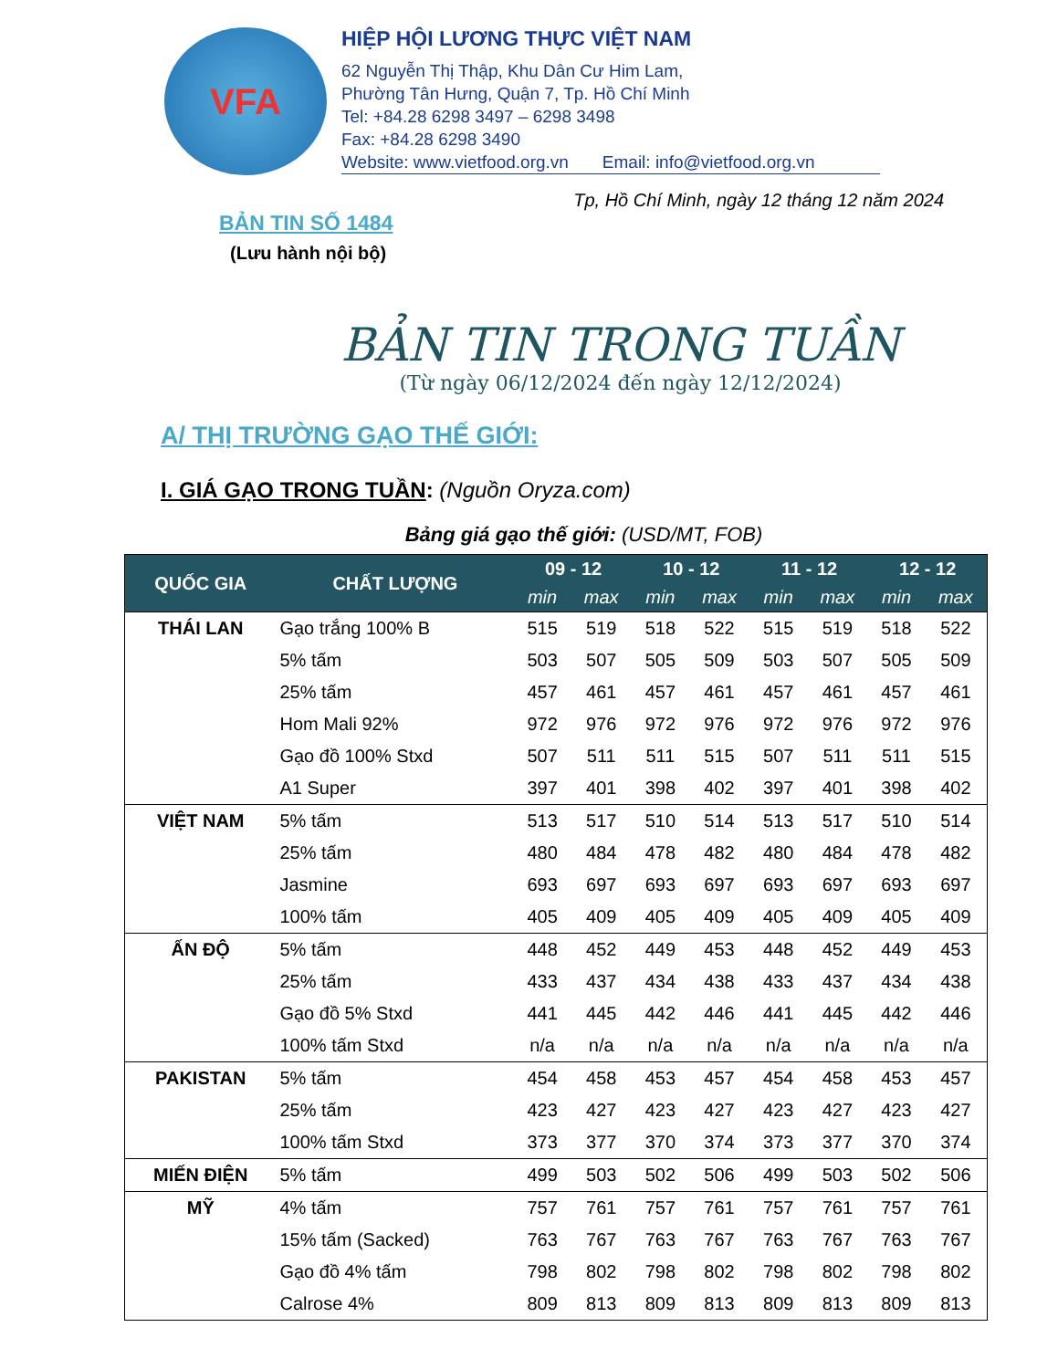VFA
HIỆP HỘI LƯƠNG THỰC VIỆT NAM
62 Nguyễn Thị Thập, Khu Dân Cư Him Lam,
Phường Tân Hưng, Quận 7, Tp. Hồ Chí Minh
Tel: +84.28 6298 3497 – 6298 3498
Fax: +84.28 6298 3490
Website: www.vietfood.org.vn Email: info@vietfood.org.vn
Tp, Hồ Chí Minh, ngày 12 tháng 12 năm 2024
BẢN TIN SỐ 1484
(Lưu hành nội bộ)
BẢN TIN TRONG TUẦN
(Từ ngày 06/12/2024 đến ngày 12/12/2024)
A/ THỊ TRƯỜNG GẠO THẾ GIỚI:
I. GIÁ GẠO TRONG TUẦN: (Nguồn Oryza.com)
Bảng giá gạo thế giới: (USD/MT, FOB)
| QUỐC GIA | CHẤT LƯỢNG | 09 - 12 | | 10 - 12 | | 11 - 12 | | 12 - 12 | |
| --- | --- | --- | --- | --- | --- | --- | --- | --- | --- |
| | | min | max | min | max | min | max | min | max |
| THÁI LAN | Gạo trắng 100% B | 515 | 519 | 518 | 522 | 515 | 519 | 518 | 522 |
| | 5% tấm | 503 | 507 | 505 | 509 | 503 | 507 | 505 | 509 |
| | 25% tấm | 457 | 461 | 457 | 461 | 457 | 461 | 457 | 461 |
| | Hom Mali 92% | 972 | 976 | 972 | 976 | 972 | 976 | 972 | 976 |
| | Gạo đồ 100% Stxd | 507 | 511 | 511 | 515 | 507 | 511 | 511 | 515 |
| | A1 Super | 397 | 401 | 398 | 402 | 397 | 401 | 398 | 402 |
| VIỆT NAM | 5% tấm | 513 | 517 | 510 | 514 | 513 | 517 | 510 | 514 |
| | 25% tấm | 480 | 484 | 478 | 482 | 480 | 484 | 478 | 482 |
| | Jasmine | 693 | 697 | 693 | 697 | 693 | 697 | 693 | 697 |
| | 100% tấm | 405 | 409 | 405 | 409 | 405 | 409 | 405 | 409 |
| ẤN ĐỘ | 5% tấm | 448 | 452 | 449 | 453 | 448 | 452 | 449 | 453 |
| | 25% tấm | 433 | 437 | 434 | 438 | 433 | 437 | 434 | 438 |
| | Gạo đồ 5% Stxd | 441 | 445 | 442 | 446 | 441 | 445 | 442 | 446 |
| | 100% tấm Stxd | n/a | n/a | n/a | n/a | n/a | n/a | n/a | n/a |
| PAKISTAN | 5% tấm | 454 | 458 | 453 | 457 | 454 | 458 | 453 | 457 |
| | 25% tấm | 423 | 427 | 423 | 427 | 423 | 427 | 423 | 427 |
| | 100% tấm Stxd | 373 | 377 | 370 | 374 | 373 | 377 | 370 | 374 |
| MIẾN ĐIỆN | 5% tấm | 499 | 503 | 502 | 506 | 499 | 503 | 502 | 506 |
| MỸ | 4% tấm | 757 | 761 | 757 | 761 | 757 | 761 | 757 | 761 |
| | 15% tấm (Sacked) | 763 | 767 | 763 | 767 | 763 | 767 | 763 | 767 |
| | Gạo đồ 4% tấm | 798 | 802 | 798 | 802 | 798 | 802 | 798 | 802 |
| | Calrose 4% | 809 | 813 | 809 | 813 | 809 | 813 | 809 | 813 |